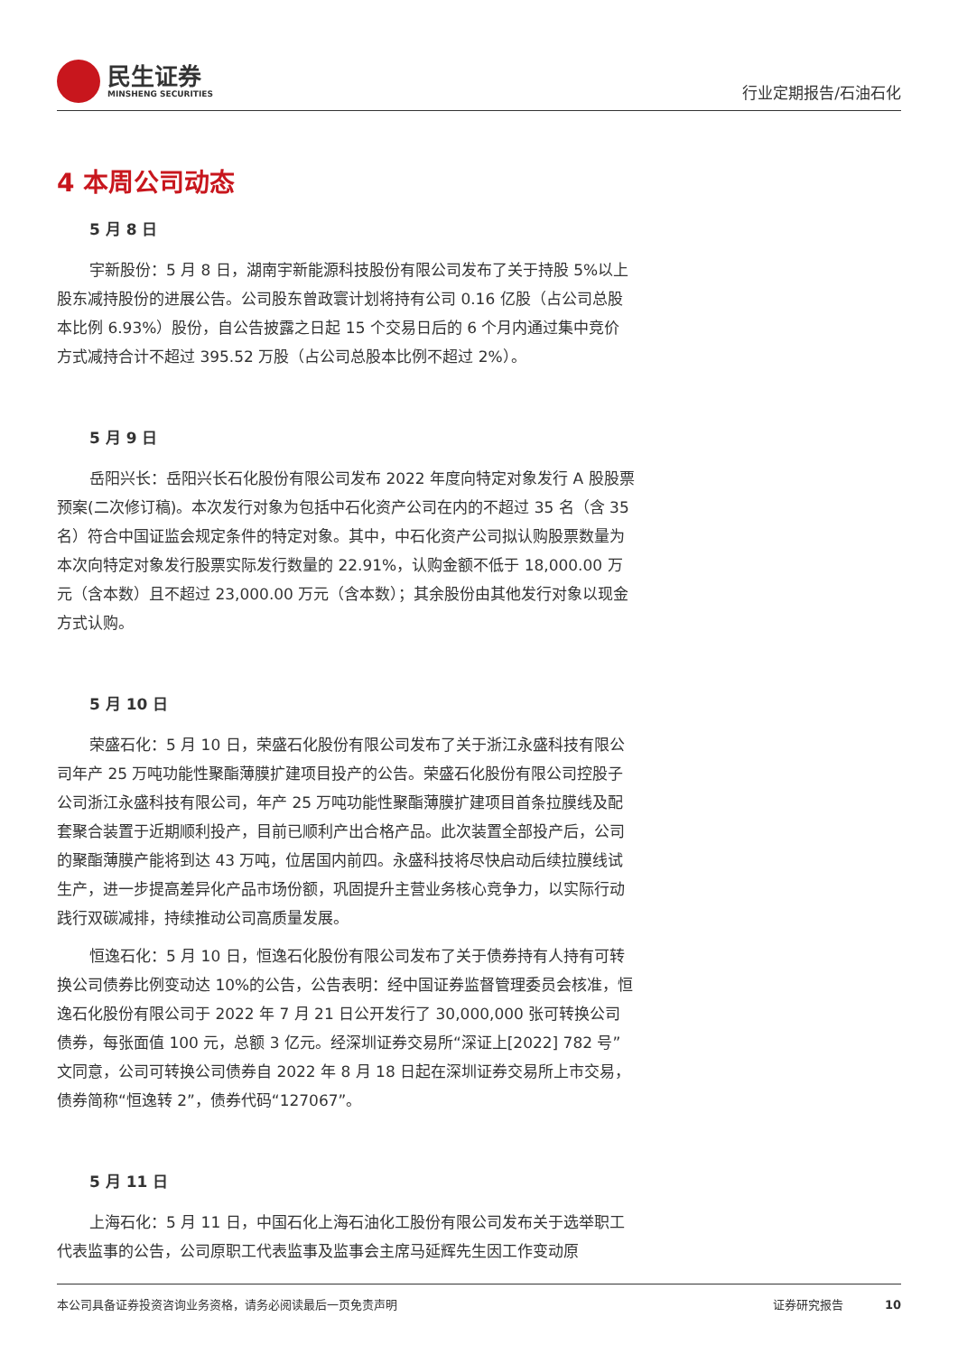民生证券
MINSHENG SECURITIES
行业定期报告/石油石化
4 本周公司动态
5 月 8 日
宇新股份：5 月 8 日，湖南宇新能源科技股份有限公司发布了关于持股 5%以上股东减持股份的进展公告。公司股东曾政寰计划将持有公司 0.16 亿股（占公司总股本比例 6.93%）股份，自公告披露之日起 15 个交易日后的 6 个月内通过集中竞价方式减持合计不超过 395.52 万股（占公司总股本比例不超过 2%）。
5 月 9 日
岳阳兴长：岳阳兴长石化股份有限公司发布 2022 年度向特定对象发行 A 股股票预案(二次修订稿)。本次发行对象为包括中石化资产公司在内的不超过 35 名（含 35 名）符合中国证监会规定条件的特定对象。其中，中石化资产公司拟认购股票数量为本次向特定对象发行股票实际发行数量的 22.91%，认购金额不低于 18,000.00 万元（含本数）且不超过 23,000.00 万元（含本数）；其余股份由其他发行对象以现金方式认购。
5 月 10 日
荣盛石化：5 月 10 日，荣盛石化股份有限公司发布了关于浙江永盛科技有限公司年产 25 万吨功能性聚酯薄膜扩建项目投产的公告。荣盛石化股份有限公司控股子公司浙江永盛科技有限公司，年产 25 万吨功能性聚酯薄膜扩建项目首条拉膜线及配套聚合装置于近期顺利投产，目前已顺利产出合格产品。此次装置全部投产后，公司的聚酯薄膜产能将到达 43 万吨，位居国内前四。永盛科技将尽快启动后续拉膜线试生产，进一步提高差异化产品市场份额，巩固提升主营业务核心竞争力，以实际行动践行双碳减排，持续推动公司高质量发展。
恒逸石化：5 月 10 日，恒逸石化股份有限公司发布了关于债券持有人持有可转换公司债券比例变动达 10%的公告，公告表明：经中国证券监督管理委员会核准，恒逸石化股份有限公司于 2022 年 7 月 21 日公开发行了 30,000,000 张可转换公司债券，每张面值 100 元，总额 3 亿元。经深圳证券交易所“深证上[2022] 782 号”文同意，公司可转换公司债券自 2022 年 8 月 18 日起在深圳证券交易所上市交易，债券简称“恒逸转 2”，债券代码“127067”。
5 月 11 日
上海石化：5 月 11 日，中国石化上海石油化工股份有限公司发布关于选举职工代表监事的公告，公司原职工代表监事及监事会主席马延辉先生因工作变动原
本公司具备证券投资咨询业务资格，请务必阅读最后一页免责声明 证券研究报告 10